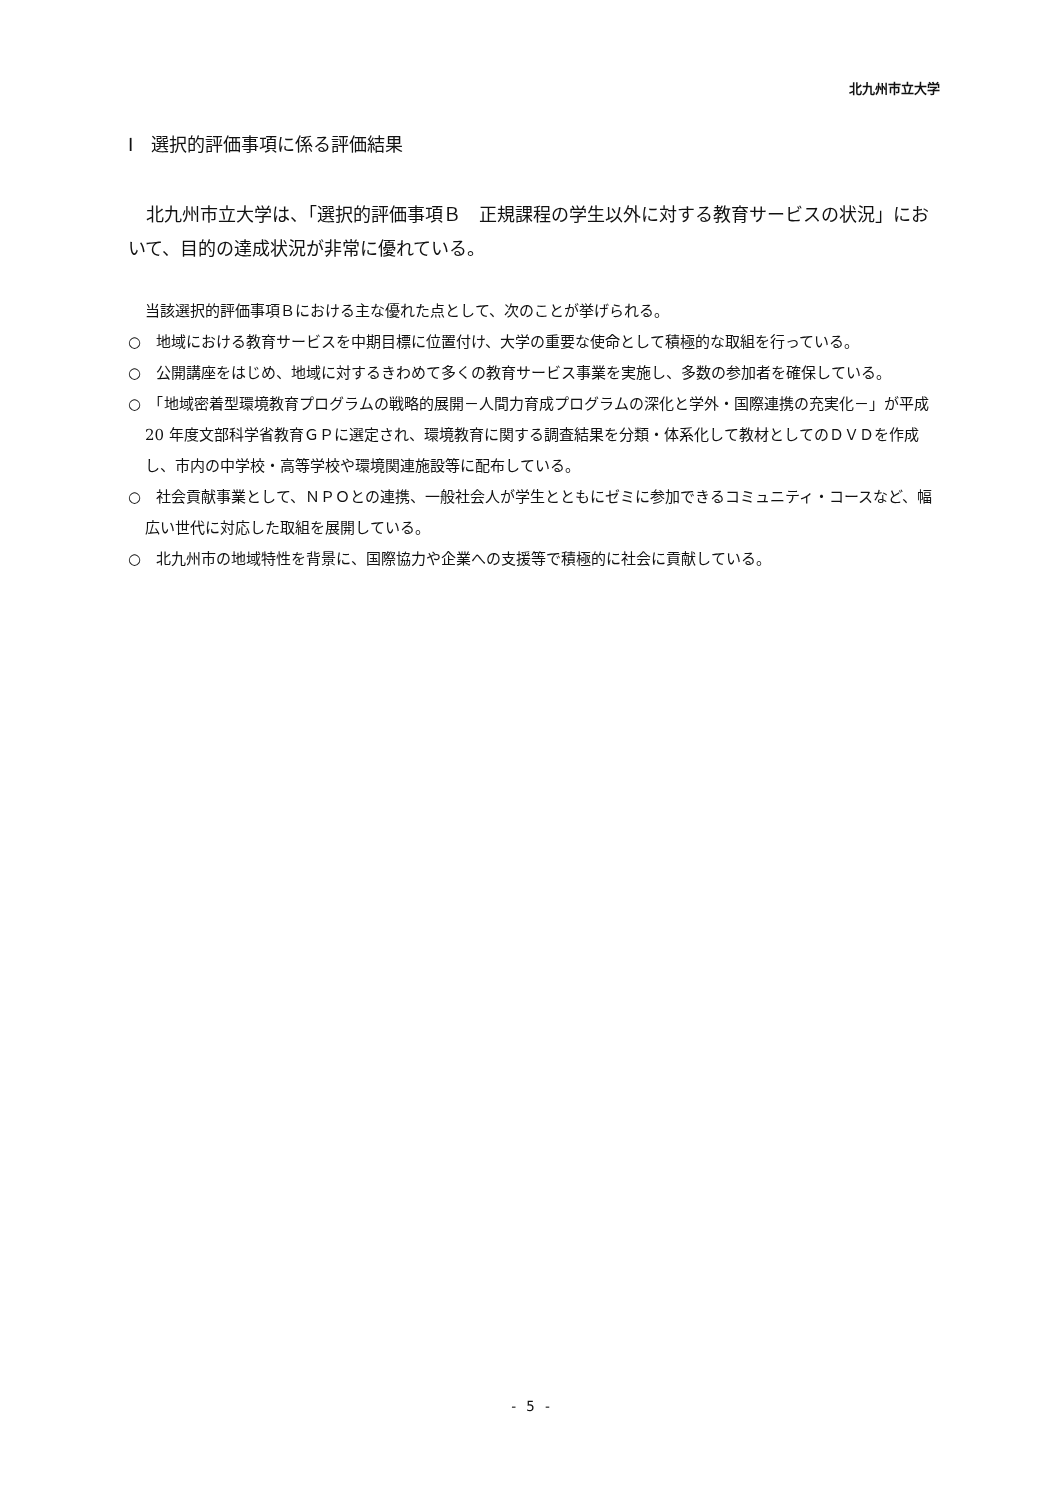北九州市立大学
Ⅰ　選択的評価事項に係る評価結果
北九州市立大学は、「選択的評価事項Ｂ　正規課程の学生以外に対する教育サービスの状況」において、目的の達成状況が非常に優れている。
当該選択的評価事項Ｂにおける主な優れた点として、次のことが挙げられる。
○　地域における教育サービスを中期目標に位置付け、大学の重要な使命として積極的な取組を行っている。
○　公開講座をはじめ、地域に対するきわめて多くの教育サービス事業を実施し、多数の参加者を確保している。
○　「地域密着型環境教育プログラムの戦略的展開－人間力育成プログラムの深化と学外・国際連携の充実化－」が平成 20 年度文部科学省教育ＧＰに選定され、環境教育に関する調査結果を分類・体系化して教材としてのＤＶＤを作成し、市内の中学校・高等学校や環境関連施設等に配布している。
○　社会貢献事業として、ＮＰＯとの連携、一般社会人が学生とともにゼミに参加できるコミュニティ・コースなど、幅広い世代に対応した取組を展開している。
○　北九州市の地域特性を背景に、国際協力や企業への支援等で積極的に社会に貢献している。
- 5 -